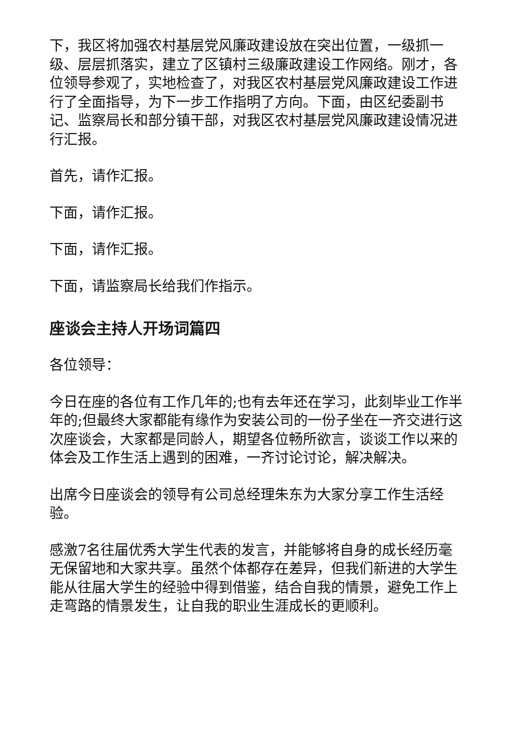下，我区将加强农村基层党风廉政建设放在突出位置，一级抓一级、层层抓落实，建立了区镇村三级廉政建设工作网络。刚才，各位领导参观了，实地检查了，对我区农村基层党风廉政建设工作进行了全面指导，为下一步工作指明了方向。下面，由区纪委副书记、监察局长和部分镇干部，对我区农村基层党风廉政建设情况进行汇报。
首先，请作汇报。
下面，请作汇报。
下面，请作汇报。
下面，请监察局长给我们作指示。
座谈会主持人开场词篇四
各位领导：
今日在座的各位有工作几年的;也有去年还在学习，此刻毕业工作半年的;但最终大家都能有缘作为安装公司的一份子坐在一齐交进行这次座谈会，大家都是同龄人，期望各位畅所欲言，谈谈工作以来的体会及工作生活上遇到的困难，一齐讨论讨论，解决解决。
出席今日座谈会的领导有公司总经理朱东为大家分享工作生活经验。
感激7名往届优秀大学生代表的发言，并能够将自身的成长经历毫无保留地和大家共享。虽然个体都存在差异，但我们新进的大学生能从往届大学生的经验中得到借鉴，结合自我的情景，避免工作上走弯路的情景发生，让自我的职业生涯成长的更顺利。